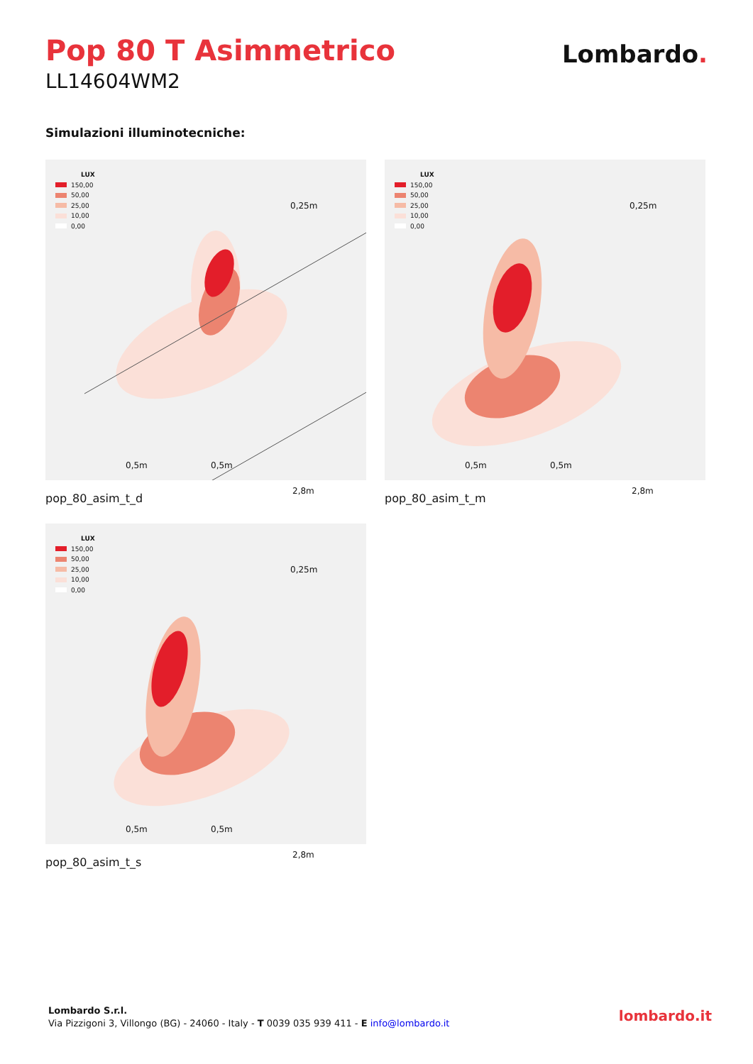Pop 80 T Asimmetrico
LL14604WM2
Lombardo.
Simulazioni illuminotecniche:
LUX
150,00
50,00
25,00
10,00
0,00
0,25m
2,8m
0,5m 0,5m
pop_80_asim_t_d
LUX
150,00
50,00
25,00
10,00
0,00
0,25m
2,8m
0,5m 0,5m
pop_80_asim_t_m
LUX
150,00
50,00
25,00
10,00
0,00
0,25m
2,8m
0,5m 0,5m
pop_80_asim_t_s
Lombardo S.r.l.
Via Pizzigoni 3, Villongo (BG) - 24060 - Italy - T 0039 035 939 411 - E info@lombardo.it
lombardo.it